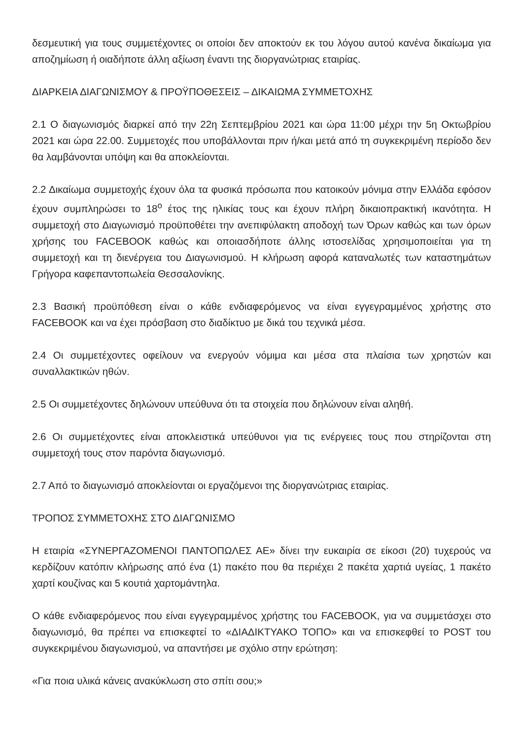δεσμευτική για τους συμμετέχοντες οι οποίοι δεν αποκτούν εκ του λόγου αυτού κανένα δικαίωμα για αποζημίωση ή οιαδήποτε άλλη αξίωση έναντι της διοργανώτριας εταιρίας.
ΔΙΑΡΚΕΙΑ ΔΙΑΓΩΝΙΣΜΟΥ & ΠΡΟΫΠΟΘΕΣΕΙΣ – ΔΙΚΑΙΩΜΑ ΣΥΜΜΕΤΟΧΗΣ
2.1 Ο διαγωνισμός διαρκεί από την 22η Σεπτεμβρίου 2021 και ώρα 11:00 μέχρι την 5η Οκτωβρίου 2021 και ώρα 22.00. Συμμετοχές που υποβάλλονται πριν ή/και μετά από τη συγκεκριμένη περίοδο δεν θα λαμβάνονται υπόψη και θα αποκλείονται.
2.2 Δικαίωμα συμμετοχής έχουν όλα τα φυσικά πρόσωπα που κατοικούν μόνιμα στην Ελλάδα εφόσον έχουν συμπληρώσει το 18<sup>ο</sup> έτος της ηλικίας τους και έχουν πλήρη δικαιοπρακτική ικανότητα. Η συμμετοχή στο Διαγωνισμό προϋποθέτει την ανεπιφύλακτη αποδοχή των Όρων καθώς και των όρων χρήσης του FACEBOOK καθώς και οποιασδήποτε άλλης ιστοσελίδας χρησιμοποιείται για τη συμμετοχή και τη διενέργεια του Διαγωνισμού. Η κλήρωση αφορά καταναλωτές των καταστημάτων Γρήγορα καφεπαντοπωλεία Θεσσαλονίκης.
2.3 Βασική προϋπόθεση είναι ο κάθε ενδιαφερόμενος να είναι εγγεγραμμένος χρήστης στο FACEBOOK και να έχει πρόσβαση στο διαδίκτυο με δικά του τεχνικά μέσα.
2.4 Οι συμμετέχοντες οφείλουν να ενεργούν νόμιμα και μέσα στα πλαίσια των χρηστών και συναλλακτικών ηθών.
2.5 Οι συμμετέχοντες δηλώνουν υπεύθυνα ότι τα στοιχεία που δηλώνουν είναι αληθή.
2.6 Οι συμμετέχοντες είναι αποκλειστικά υπεύθυνοι για τις ενέργειες τους που στηρίζονται στη συμμετοχή τους στον παρόντα διαγωνισμό.
2.7 Από το διαγωνισμό αποκλείονται οι εργαζόμενοι της διοργανώτριας εταιρίας.
ΤΡΟΠΟΣ ΣΥΜΜΕΤΟΧΗΣ ΣΤΟ ΔΙΑΓΩΝΙΣΜΟ
Η εταιρία «ΣΥΝΕΡΓΑΖΟΜΕΝΟΙ ΠΑΝΤΟΠΩΛΕΣ ΑΕ» δίνει την ευκαιρία σε είκοσι (20) τυχερούς να κερδίζουν κατόπιν κλήρωσης από ένα (1) πακέτο που θα περιέχει 2 πακέτα χαρτιά υγείας, 1 πακέτο χαρτί κουζίνας και 5 κουτιά χαρτομάντηλα.
Ο κάθε ενδιαφερόμενος που είναι εγγεγραμμένος χρήστης του FACEBOOK, για να συμμετάσχει στο διαγωνισμό, θα πρέπει να επισκεφτεί το «ΔΙΑΔΙΚΤΥΑΚΟ ΤΟΠΟ» και να επισκεφθεί το POST του συγκεκριμένου διαγωνισμού, να απαντήσει με σχόλιο στην ερώτηση:
«Για ποια υλικά κάνεις ανακύκλωση στο σπίτι σου;»